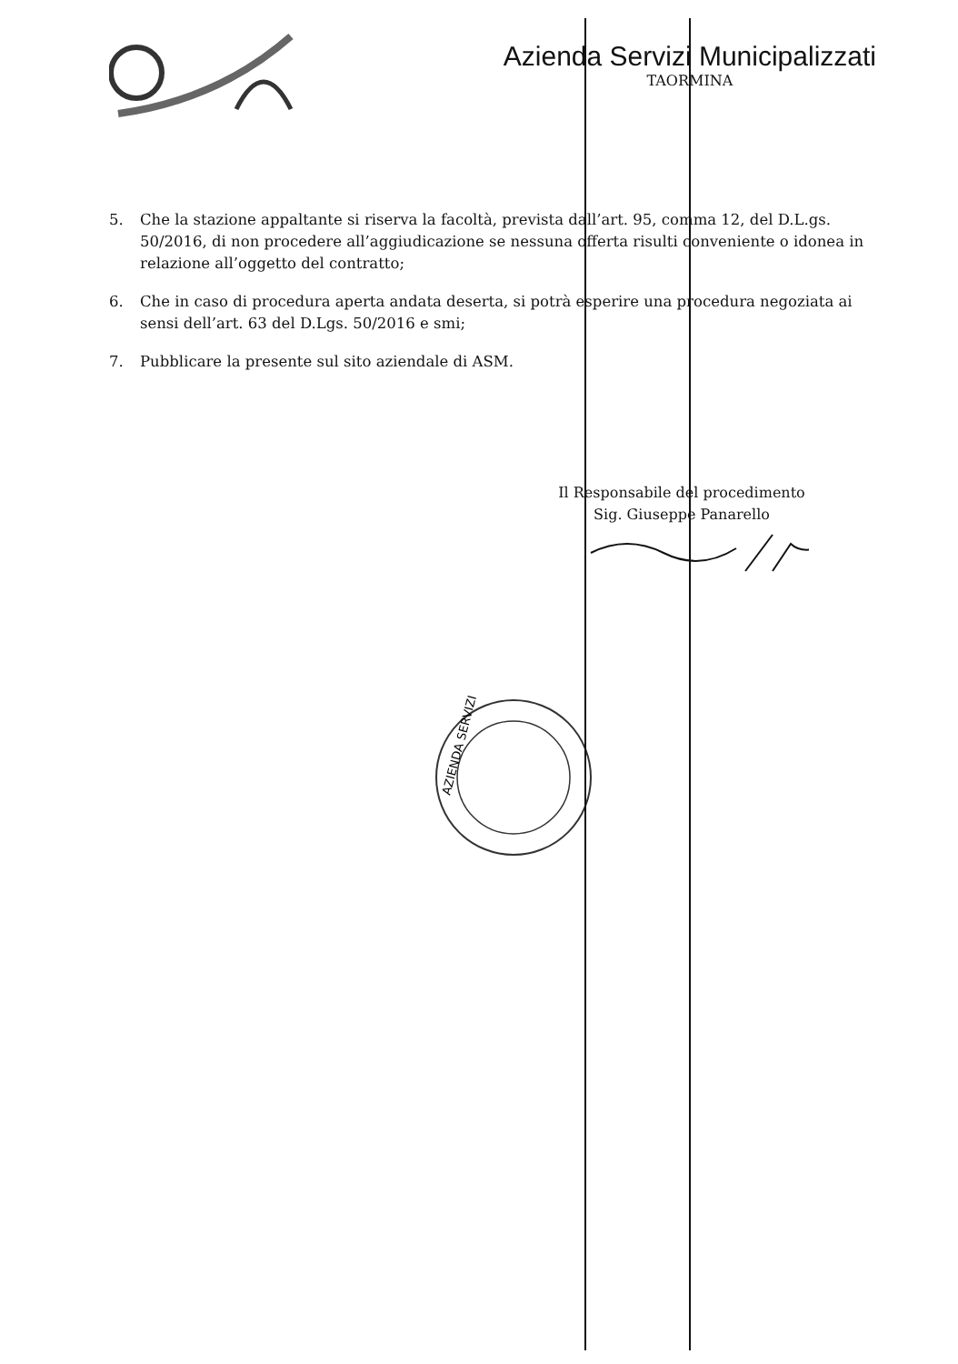Azienda Servizi Municipalizzati
TAORMINA
5. Che la stazione appaltante si riserva la facoltà, prevista dall’art. 95, comma 12, del D.L.gs. 50/2016, di non procedere all’aggiudicazione se nessuna offerta risulti conveniente o idonea in relazione all’oggetto del contratto;
6. Che in caso di procedura aperta andata deserta, si potrà esperire una procedura negoziata ai sensi dell’art. 63 del D.Lgs. 50/2016 e smi;
7. Pubblicare la presente sul sito aziendale di ASM.
Il Responsabile del procedimento
Sig. Giuseppe Panarello
AZIENDA SERVIZI